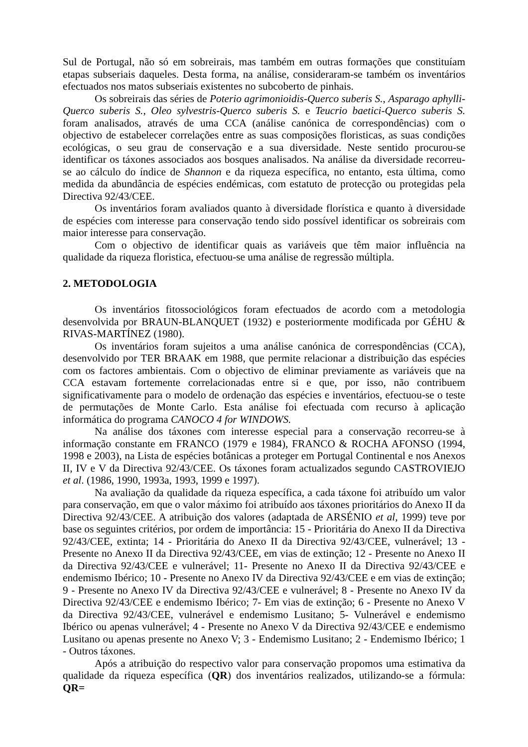Sul de Portugal, não só em sobreirais, mas também em outras formações que constituíam etapas subseriais daqueles. Desta forma, na análise, consideraram-se também os inventários efectuados nos matos subseriais existentes no subcoberto de pinhais.
Os sobreirais das séries de Poterio agrimonioidis-Querco suberis S., Asparago aphylli-Querco suberis S., Oleo sylvestris-Querco suberis S. e Teucrio baetici-Querco suberis S. foram analisados, através de uma CCA (análise canónica de correspondências) com o objectivo de estabelecer correlações entre as suas composições floristicas, as suas condições ecológicas, o seu grau de conservação e a sua diversidade. Neste sentido procurou-se identificar os táxones associados aos bosques analisados. Na análise da diversidade recorreu-se ao cálculo do índice de Shannon e da riqueza específica, no entanto, esta última, como medida da abundância de espécies endémicas, com estatuto de protecção ou protegidas pela Directiva 92/43/CEE.
Os inventários foram avaliados quanto à diversidade florística e quanto à diversidade de espécies com interesse para conservação tendo sido possível identificar os sobreirais com maior interesse para conservação.
Com o objectivo de identificar quais as variáveis que têm maior influência na qualidade da riqueza floristica, efectuou-se uma análise de regressão múltipla.
2. METODOLOGIA
Os inventários fitossociológicos foram efectuados de acordo com a metodologia desenvolvida por BRAUN-BLANQUET (1932) e posteriormente modificada por GÉHU & RIVAS-MARTÍNEZ (1980).
Os inventários foram sujeitos a uma análise canónica de correspondências (CCA), desenvolvido por TER BRAAK em 1988, que permite relacionar a distribuição das espécies com os factores ambientais. Com o objectivo de eliminar previamente as variáveis que na CCA estavam fortemente correlacionadas entre si e que, por isso, não contribuem significativamente para o modelo de ordenação das espécies e inventários, efectuou-se o teste de permutações de Monte Carlo. Esta análise foi efectuada com recurso à aplicação informática do programa CANOCO 4 for WINDOWS.
Na análise dos táxones com interesse especial para a conservação recorreu-se à informação constante em FRANCO (1979 e 1984), FRANCO & ROCHA AFONSO (1994, 1998 e 2003), na Lista de espécies botânicas a proteger em Portugal Continental e nos Anexos II, IV e V da Directiva 92/43/CEE. Os táxones foram actualizados segundo CASTROVIEJO et al. (1986, 1990, 1993a, 1993, 1999 e 1997).
Na avaliação da qualidade da riqueza específica, a cada táxone foi atribuído um valor para conservação, em que o valor máximo foi atribuído aos táxones prioritários do Anexo II da Directiva 92/43/CEE. A atribuição dos valores (adaptada de ARSÉNIO et al, 1999) teve por base os seguintes critérios, por ordem de importância: 15 - Prioritária do Anexo II da Directiva 92/43/CEE, extinta; 14 - Prioritária do Anexo II da Directiva 92/43/CEE, vulnerável; 13 - Presente no Anexo II da Directiva 92/43/CEE, em vias de extinção; 12 - Presente no Anexo II da Directiva 92/43/CEE e vulnerável; 11- Presente no Anexo II da Directiva 92/43/CEE e endemismo Ibérico; 10 - Presente no Anexo IV da Directiva 92/43/CEE e em vias de extinção; 9 - Presente no Anexo IV da Directiva 92/43/CEE e vulnerável; 8 - Presente no Anexo IV da Directiva 92/43/CEE e endemismo Ibérico; 7- Em vias de extinção; 6 - Presente no Anexo V da Directiva 92/43/CEE, vulnerável e endemismo Lusitano; 5- Vulnerável e endemismo Ibérico ou apenas vulnerável; 4 - Presente no Anexo V da Directiva 92/43/CEE e endemismo Lusitano ou apenas presente no Anexo V; 3 - Endemismo Lusitano; 2 - Endemismo Ibérico; 1 - Outros táxones.
Após a atribuição do respectivo valor para conservação propomos uma estimativa da qualidade da riqueza específica (QR) dos inventários realizados, utilizando-se a fórmula: QR=